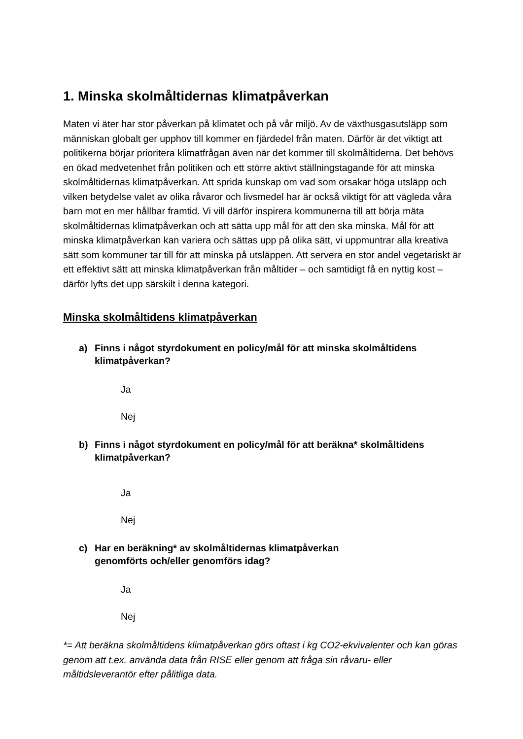1. Minska skolmåltidernas klimatpåverkan
Maten vi äter har stor påverkan på klimatet och på vår miljö. Av de växthusgasutsläpp som människan globalt ger upphov till kommer en fjärdedel från maten. Därför är det viktigt att politikerna börjar prioritera klimatfrågan även när det kommer till skolmåltiderna. Det behövs en ökad medvetenhet från politiken och ett större aktivt ställningstagande för att minska skolmåltidernas klimatpåverkan. Att sprida kunskap om vad som orsakar höga utsläpp och vilken betydelse valet av olika råvaror och livsmedel har är också viktigt för att vägleda våra barn mot en mer hållbar framtid. Vi vill därför inspirera kommunerna till att börja mäta skolmåltidernas klimatpåverkan och att sätta upp mål för att den ska minska. Mål för att minska klimatpåverkan kan variera och sättas upp på olika sätt, vi uppmuntrar alla kreativa sätt som kommuner tar till för att minska på utsläppen. Att servera en stor andel vegetariskt är ett effektivt sätt att minska klimatpåverkan från måltider – och samtidigt få en nyttig kost – därför lyfts det upp särskilt i denna kategori.
Minska skolmåltidens klimatpåverkan
a) Finns i något styrdokument en policy/mål för att minska skolmåltidens klimatpåverkan?
Ja
Nej
b) Finns i något styrdokument en policy/mål för att beräkna* skolmåltidens klimatpåverkan?
Ja
Nej
c) Har en beräkning* av skolmåltidernas klimatpåverkan
genomförts och/eller genomförs idag?
Ja
Nej
*= Att beräkna skolmåltidens klimatpåverkan görs oftast i kg CO2-ekvivalenter och kan göras genom att t.ex. använda data från RISE eller genom att fråga sin råvaru- eller måltidsleverantör efter pålitliga data.